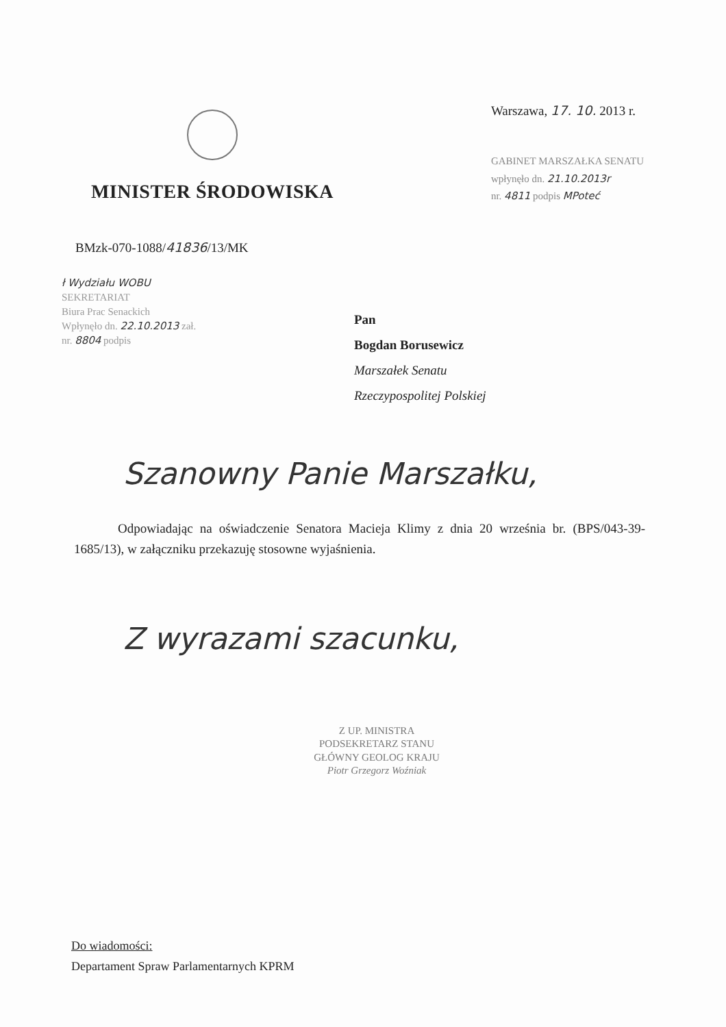MINISTER ŚRODOWISKA
Warszawa, 17. 10. 2013 r.
GABINET MARSZAŁKA SENATU
wpłynęło dn. 21.10.2013r
nr. 4811 podpis MPoteć
BMzk-070-1088/41836/13/MK
ł Wydziału WOBU
SEKRETARIAT
Biura Prac Senackich
Wpłynęło dn. 22.10.2013 zał.
nr. 8804 podpis
Pan
Bogdan Borusewicz
Marszałek Senatu
Rzeczypospolitej Polskiej
Szanowny Panie Marszałku,
Odpowiadając na oświadczenie Senatora Macieja Klimy z dnia 20 września br. (BPS/043-39-1685/13), w załączniku przekazuję stosowne wyjaśnienia.
Z wyrazami szacunku,
Z UP. MINISTRA
PODSEKRETARZ STANU
GŁÓWNY GEOLOG KRAJU
Piotr Grzegorz Woźniak
Do wiadomości:
Departament Spraw Parlamentarnych KPRM